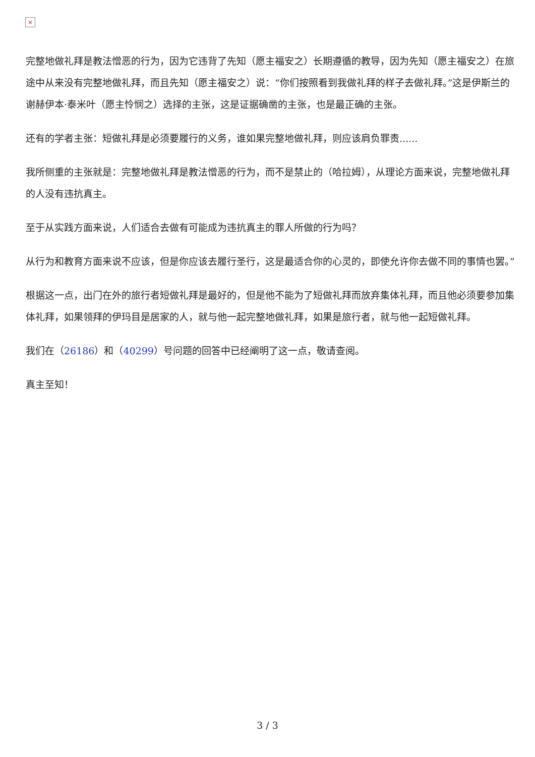×
完整地做礼拜是教法憎恶的行为，因为它违背了先知（愿主福安之）长期遵循的教导，因为先知（愿主福安之）在旅途中从来没有完整地做礼拜，而且先知（愿主福安之）说：“你们按照看到我做礼拜的样子去做礼拜。”这是伊斯兰的谢赫伊本·泰米叶（愿主怜悯之）选择的主张，这是证据确凿的主张，也是最正确的主张。
还有的学者主张：短做礼拜是必须要履行的义务，谁如果完整地做礼拜，则应该肩负罪责......
我所侧重的主张就是：完整地做礼拜是教法憎恶的行为，而不是禁止的（哈拉姆），从理论方面来说，完整地做礼拜的人没有违抗真主。
至于从实践方面来说，人们适合去做有可能成为违抗真主的罪人所做的行为吗？
从行为和教育方面来说不应该，但是你应该去履行圣行，这是最适合你的心灵的，即使允许你去做不同的事情也罢。”
根据这一点，出门在外的旅行者短做礼拜是最好的，但是他不能为了短做礼拜而放弃集体礼拜，而且他必须要参加集体礼拜，如果领拜的伊玛目是居家的人，就与他一起完整地做礼拜，如果是旅行者，就与他一起短做礼拜。
我们在（26186）和（40299）号问题的回答中已经阐明了这一点，敬请查阅。
真主至知！
3 / 3